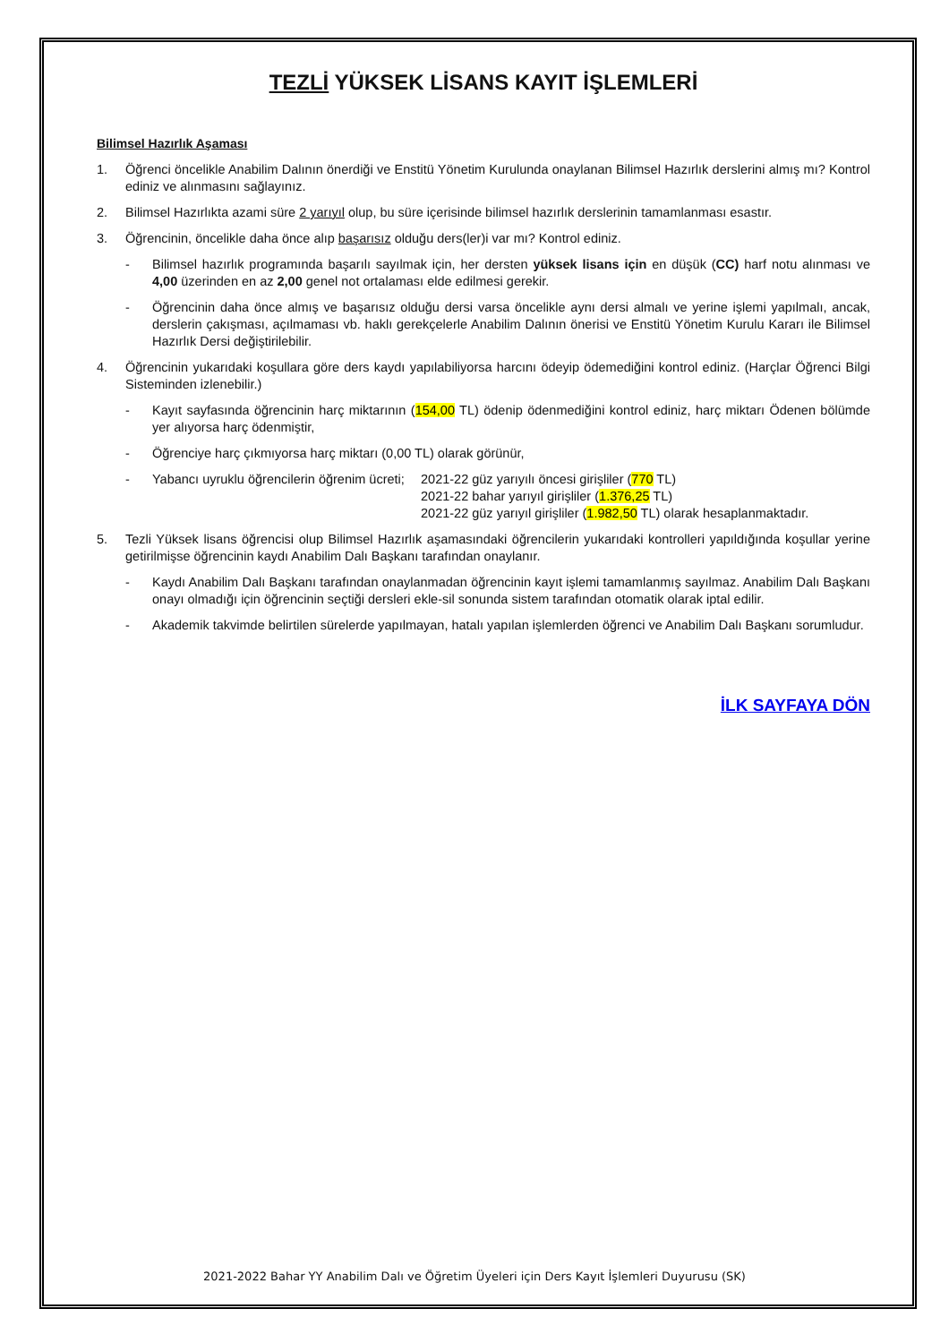TEZLİ YÜKSEK LİSANS KAYIT İŞLEMLERİ
Bilimsel Hazırlık Aşaması
1. Öğrenci öncelikle Anabilim Dalının önerdiği ve Enstitü Yönetim Kurulunda onaylanan Bilimsel Hazırlık derslerini almış mı? Kontrol ediniz ve alınmasını sağlayınız.
2. Bilimsel Hazırlıkta azami süre 2 yarıyıl olup, bu süre içerisinde bilimsel hazırlık derslerinin tamamlanması esastır.
3. Öğrencinin, öncelikle daha önce alıp başarısız olduğu ders(ler)i var mı? Kontrol ediniz.
- Bilimsel hazırlık programında başarılı sayılmak için, her dersten yüksek lisans için en düşük (CC) harf notu alınması ve 4,00 üzerinden en az 2,00 genel not ortalaması elde edilmesi gerekir.
- Öğrencinin daha önce almış ve başarısız olduğu dersi varsa öncelikle aynı dersi almalı ve yerine işlemi yapılmalı, ancak, derslerin çakışması, açılmaması vb. haklı gerekçelerle Anabilim Dalının önerisi ve Enstitü Yönetim Kurulu Kararı ile Bilimsel Hazırlık Dersi değiştirilebilir.
4. Öğrencinin yukarıdaki koşullara göre ders kaydı yapılabiliyorsa harcını ödeyip ödemediğini kontrol ediniz. (Harçlar Öğrenci Bilgi Sisteminden izlenebilir.)
- Kayıt sayfasında öğrencinin harç miktarının (154,00 TL) ödenip ödenmediğini kontrol ediniz, harç miktarı Ödenen bölümde yer alıyorsa harç ödenmiştir,
- Öğrenciye harç çıkmıyorsa harç miktarı (0,00 TL) olarak görünür,
- Yabancı uyruklu öğrencilerin öğrenim ücreti;
2021-22 güz yarıyılı öncesi girişliler (770 TL)
2021-22 bahar yarıyıl girişliler (1.376,25 TL)
2021-22 güz yarıyıl girişliler (1.982,50 TL) olarak hesaplanmaktadır.
5. Tezli Yüksek lisans öğrencisi olup Bilimsel Hazırlık aşamasındaki öğrencilerin yukarıdaki kontrolleri yapıldığında koşullar yerine getirilmişse öğrencinin kaydı Anabilim Dalı Başkanı tarafından onaylanır.
- Kaydı Anabilim Dalı Başkanı tarafından onaylanmadan öğrencinin kayıt işlemi tamamlanmış sayılmaz. Anabilim Dalı Başkanı onayı olmadığı için öğrencinin seçtiği dersleri ekle-sil sonunda sistem tarafından otomatik olarak iptal edilir.
- Akademik takvimde belirtilen sürelerde yapılmayan, hatalı yapılan işlemlerden öğrenci ve Anabilim Dalı Başkanı sorumludur.
İLK SAYFAYA DÖN
2021-2022 Bahar YY Anabilim Dalı ve Öğretim Üyeleri için Ders Kayıt İşlemleri Duyurusu (SK)